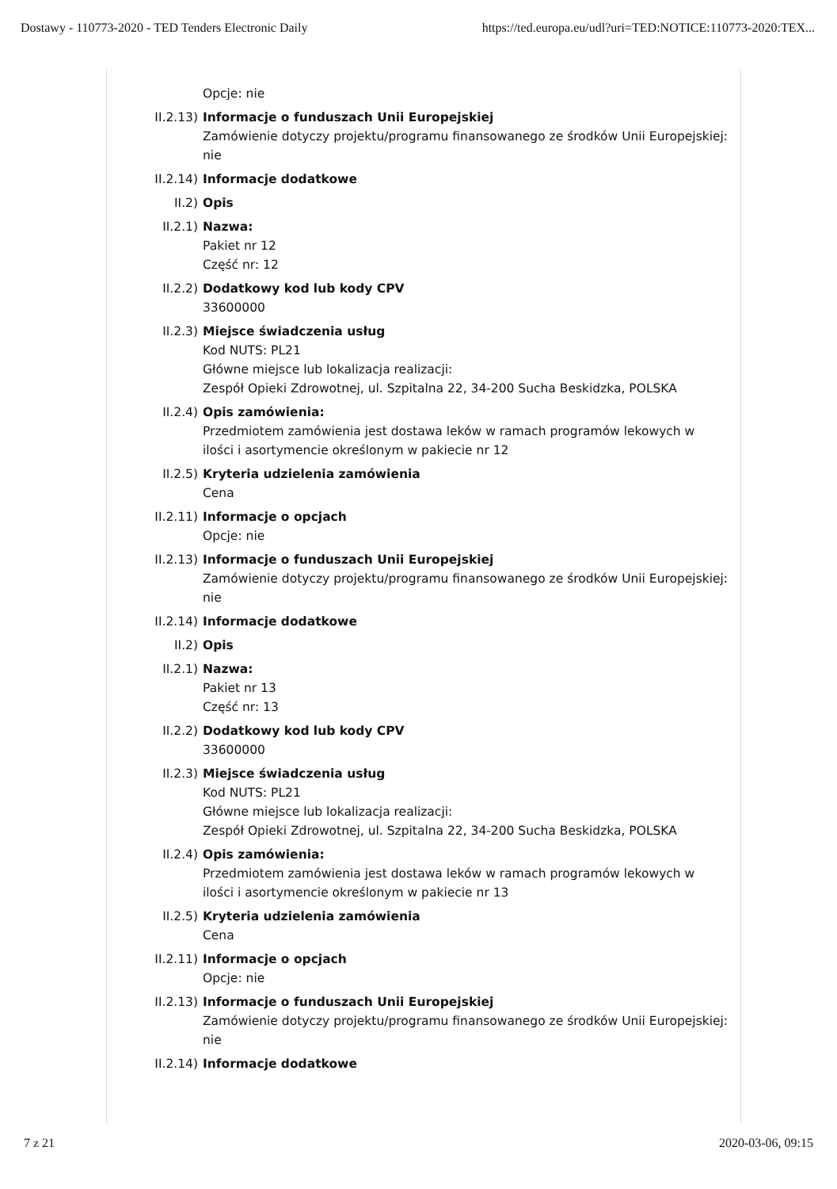Dostawy - 110773-2020 - TED Tenders Electronic Daily https://ted.europa.eu/udl?uri=TED:NOTICE:110773-2020:TEX...
Opcje: nie
II.2.13)
Informacje o funduszach Unii Europejskiej
Zamówienie dotyczy projektu/programu finansowanego ze środków Unii Europejskiej: nie
II.2.14)
Informacje dodatkowe
II.2) Opis
II.2.1) Nazwa:
Pakiet nr 12
Część nr: 12
II.2.2) Dodatkowy kod lub kody CPV
33600000
II.2.3) Miejsce świadczenia usług
Kod NUTS: PL21
Główne miejsce lub lokalizacja realizacji:
Zespół Opieki Zdrowotnej, ul. Szpitalna 22, 34-200 Sucha Beskidzka, POLSKA
II.2.4) Opis zamówienia:
Przedmiotem zamówienia jest dostawa leków w ramach programów lekowych w ilości i asortymencie określonym w pakiecie nr 12
II.2.5) Kryteria udzielenia zamówienia
Cena
II.2.11)
Informacje o opcjach
Opcje: nie
II.2.13)
Informacje o funduszach Unii Europejskiej
Zamówienie dotyczy projektu/programu finansowanego ze środków Unii Europejskiej: nie
II.2.14)
Informacje dodatkowe
II.2) Opis
II.2.1) Nazwa:
Pakiet nr 13
Część nr: 13
II.2.2) Dodatkowy kod lub kody CPV
33600000
II.2.3) Miejsce świadczenia usług
Kod NUTS: PL21
Główne miejsce lub lokalizacja realizacji:
Zespół Opieki Zdrowotnej, ul. Szpitalna 22, 34-200 Sucha Beskidzka, POLSKA
II.2.4) Opis zamówienia:
Przedmiotem zamówienia jest dostawa leków w ramach programów lekowych w ilości i asortymencie określonym w pakiecie nr 13
II.2.5) Kryteria udzielenia zamówienia
Cena
II.2.11)
Informacje o opcjach
Opcje: nie
II.2.13)
Informacje o funduszach Unii Europejskiej
Zamówienie dotyczy projektu/programu finansowanego ze środków Unii Europejskiej: nie
II.2.14)
Informacje dodatkowe
7 z 21 2020-03-06, 09:15